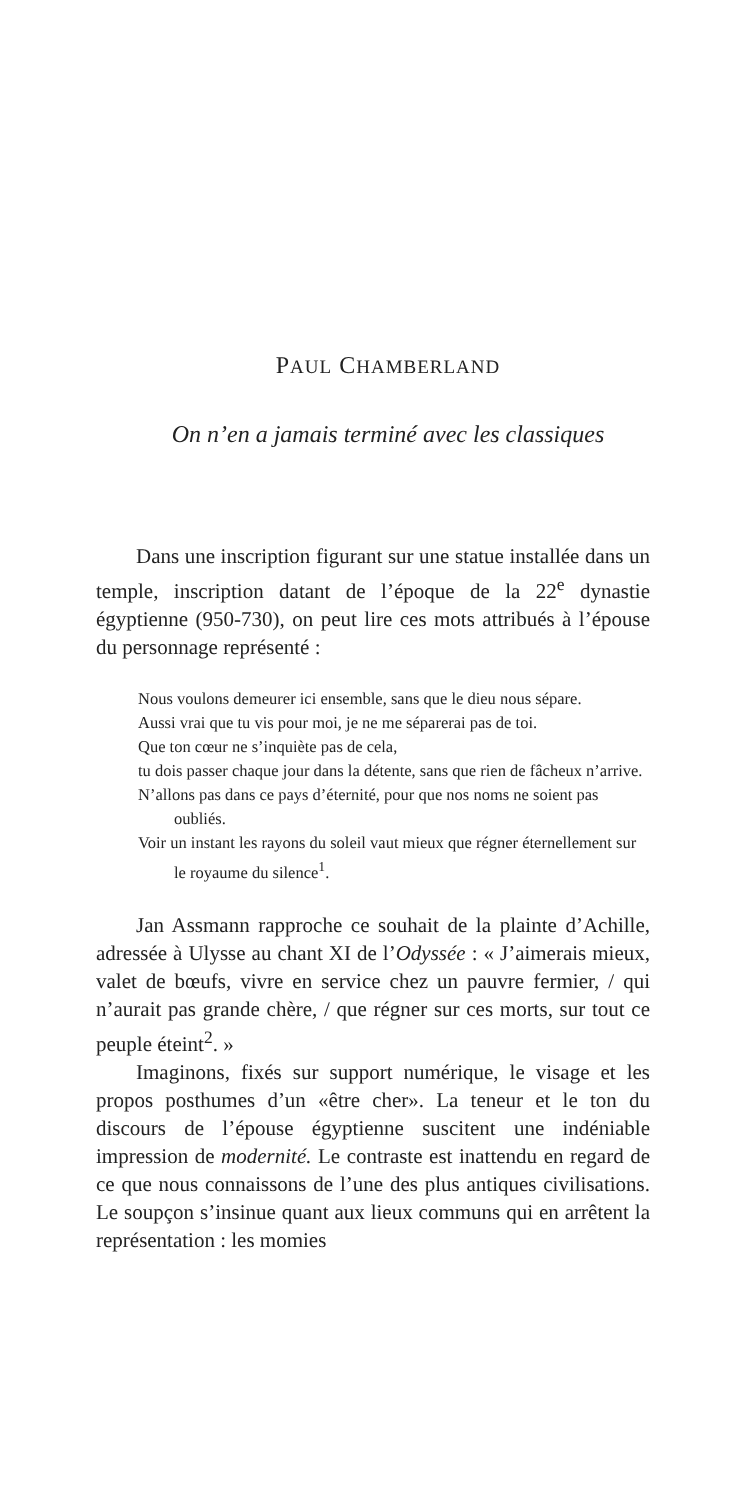PAUL CHAMBERLAND
On n’en a jamais terminé avec les classiques
Dans une inscription figurant sur une statue installée dans un temple, inscription datant de l’époque de la 22<sup>e</sup> dynastie égyptienne (950-730), on peut lire ces mots attribués à l’épouse du personnage représenté :
Nous voulons demeurer ici ensemble, sans que le dieu nous sépare.
Aussi vrai que tu vis pour moi, je ne me séparerai pas de toi.
Que ton cœur ne s’inquiète pas de cela,
tu dois passer chaque jour dans la détente, sans que rien de fâcheux n’arrive.
N’allons pas dans ce pays d’éternité, pour que nos noms ne soient pas oubliés.
Voir un instant les rayons du soleil vaut mieux que régner éternellement sur le royaume du silence<sup>1</sup>.
Jan Assmann rapproche ce souhait de la plainte d’Achille, adressée à Ulysse au chant XI de l’Odyssée : « J’aimerais mieux, valet de bœufs, vivre en service chez un pauvre fermier, / qui n’aurait pas grande chère, / que régner sur ces morts, sur tout ce peuple éteint<sup>2</sup>. »
Imaginons, fixés sur support numérique, le visage et les propos posthumes d’un «être cher». La teneur et le ton du discours de l’épouse égyptienne suscitent une indéniable impression de modernité. Le contraste est inattendu en regard de ce que nous connaissons de l’une des plus antiques civilisations. Le soupçon s’insinue quant aux lieux communs qui en arrêtent la représentation : les momies